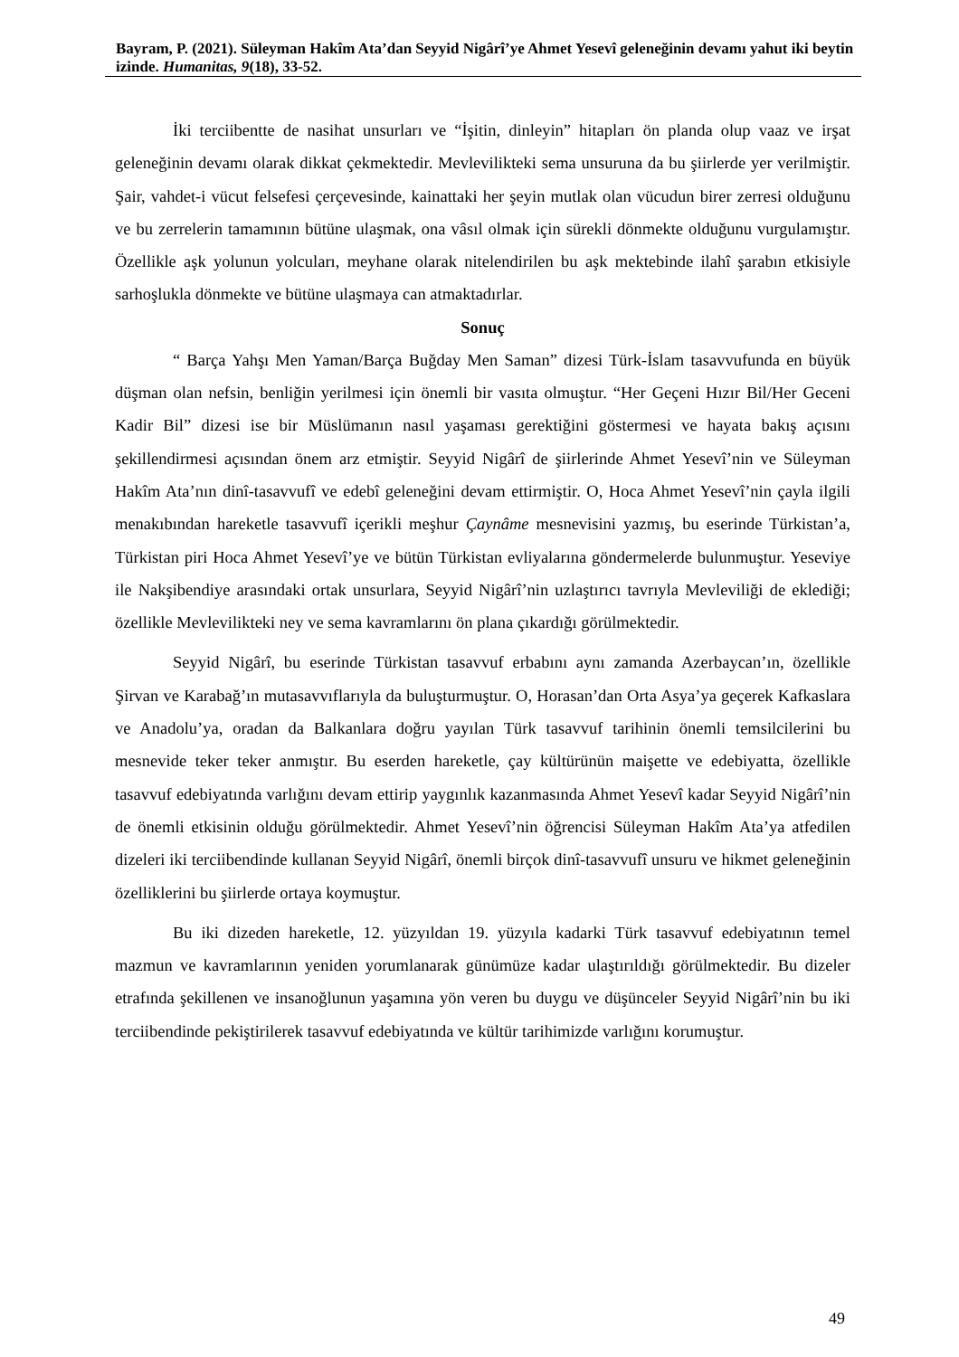Bayram, P. (2021). Süleyman Hakîm Ata’dan Seyyid Nigârî’ye Ahmet Yesevî geleneğinin devamı yahut iki beytin izinde. Humanitas, 9(18), 33-52.
İki terciibentte de nasihat unsurları ve “İşitin, dinleyin” hitapları ön planda olup vaaz ve irşat geleneğinin devamı olarak dikkat çekmektedir. Mevlevilikteki sema unsuruna da bu şiirlerde yer verilmiştir. Şair, vahdet-i vücut felsefesi çerçevesinde, kainattaki her şeyin mutlak olan vücudun birer zerresi olduğunu ve bu zerrelerin tamamının bütüne ulaşmak, ona vâsıl olmak için sürekli dönmekte olduğunu vurgulamıştır. Özellikle aşk yolunun yolcuları, meyhane olarak nitelendirilen bu aşk mektebinde ilahî şarabın etkisiyle sarhoşlukla dönmekte ve bütüne ulaşmaya can atmaktadırlar.
Sonuç
“ Barça Yahşı Men Yaman/Barça Buğday Men Saman” dizesi Türk-İslam tasavvufunda en büyük düşman olan nefsin, benliğin yerilmesi için önemli bir vasıta olmuştur. “Her Geçeni Hızır Bil/Her Geceni Kadir Bil” dizesi ise bir Müslümanın nasıl yaşaması gerektiğini göstermesi ve hayata bakış açısını şekillendirmesi açısından önem arz etmiştir. Seyyid Nigârî de şiirlerinde Ahmet Yesevî’nin ve Süleyman Hakîm Ata’nın dinî-tasavvufî ve edebî geleneğini devam ettirmiştir. O, Hoca Ahmet Yesevî’nin çayla ilgili menakıbından hareketle tasavvufî içerikli meşhur Çaynâme mesnevisini yazmış, bu eserinde Türkistan’a, Türkistan piri Hoca Ahmet Yesevî’ye ve bütün Türkistan evliyalarına göndermelerde bulunmuştur. Yeseviye ile Nakşibendiye arasındaki ortak unsurlara, Seyyid Nigârî’nin uzlaştırıcı tavrıyla Mevleviliği de eklediği; özellikle Mevlevilikteki ney ve sema kavramlarını ön plana çıkardığı görülmektedir.
Seyyid Nigârî, bu eserinde Türkistan tasavvuf erbabını aynı zamanda Azerbaycan’ın, özellikle Şirvan ve Karabağ’ın mutasavvıflarıyla da buluşturmuştur. O, Horasan’dan Orta Asya’ya geçerek Kafkaslara ve Anadolu’ya, oradan da Balkanlara doğru yayılan Türk tasavvuf tarihinin önemli temsilcilerini bu mesnevide teker teker anmıştır. Bu eserden hareketle, çay kültürünün maişette ve edebiyatta, özellikle tasavvuf edebiyatında varlığını devam ettirip yaygınlık kazanmasında Ahmet Yesevî kadar Seyyid Nigârî’nin de önemli etkisinin olduğu görülmektedir. Ahmet Yesevî’nin öğrencisi Süleyman Hakîm Ata’ya atfedilen dizeleri iki terciibendinde kullanan Seyyid Nigârî, önemli birçok dinî-tasavvufî unsuru ve hikmet geleneğinin özelliklerini bu şiirlerde ortaya koymuştur.
Bu iki dizeden hareketle, 12. yüzyıldan 19. yüzyıla kadarki Türk tasavvuf edebiyatının temel mazmun ve kavramlarının yeniden yorumlanarak günümüze kadar ulaştırıldığı görülmektedir. Bu dizeler etrafında şekillenen ve insanoğlunun yaşamına yön veren bu duygu ve düşünceler Seyyid Nigârî’nin bu iki terciibendinde pekiştirilerek tasavvuf edebiyatında ve kültür tarihimizde varlığını korumuştur.
49